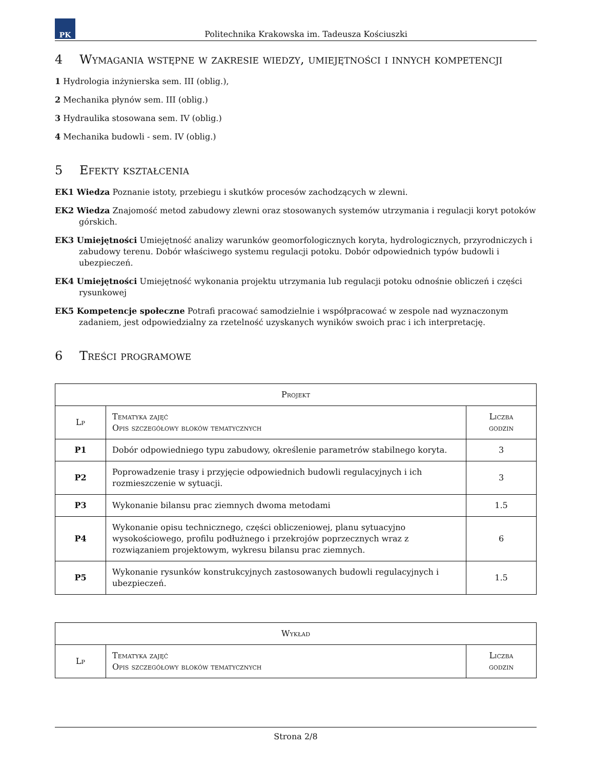PK
Politechnika Krakowska im. Tadeusza Kościuszki
4 Wymagania wstępne w zakresie wiedzy, umiejętności i innych kompetencji
1 Hydrologia inżynierska sem. III (oblig.),
2 Mechanika płynów sem. III (oblig.)
3 Hydraulika stosowana sem. IV (oblig.)
4 Mechanika budowli - sem. IV (oblig.)
5 Efekty kształcenia
EK1 Wiedza Poznanie istoty, przebiegu i skutków procesów zachodzących w zlewni.
EK2 Wiedza Znajomość metod zabudowy zlewni oraz stosowanych systemów utrzymania i regulacji koryt potoków górskich.
EK3 Umiejętności Umiejętność analizy warunków geomorfologicznych koryta, hydrologicznych, przyrodniczych i zabudowy terenu. Dobór właściwego systemu regulacji potoku. Dobór odpowiednich typów budowli i ubezpieczeń.
EK4 Umiejętności Umiejętność wykonania projektu utrzymania lub regulacji potoku odnośnie obliczeń i części rysunkowej
EK5 Kompetencje społeczne Potrafi pracować samodzielnie i współpracować w zespole nad wyznaczonym zadaniem, jest odpowiedzialny za rzetelność uzyskanych wyników swoich prac i ich interpretację.
6 Treści programowe
| Projekt | | |
| --- | --- | --- |
| Lp | Tematyka zajęć Opis szczegółowy bloków tematycznych | Liczba godzin |
| P1 | Dobór odpowiedniego typu zabudowy, określenie parametrów stabilnego koryta. | 3 |
| P2 | Poprowadzenie trasy i przyjęcie odpowiednich budowli regulacyjnych i ich rozmieszczenie w sytuacji. | 3 |
| P3 | Wykonanie bilansu prac ziemnych dwoma metodami | 1.5 |
| P4 | Wykonanie opisu technicznego, części obliczeniowej, planu sytuacyjno wysokościowego, profilu podłużnego i przekrojów poprzecznych wraz z rozwiązaniem projektowym, wykresu bilansu prac ziemnych. | 6 |
| P5 | Wykonanie rysunków konstrukcyjnych zastosowanych budowli regulacyjnych i ubezpieczeń. | 1.5 |
| Wykład | | |
| --- | --- | --- |
| Lp | Tematyka zajęć Opis szczegółowy bloków tematycznych | Liczba godzin |
Strona 2/8